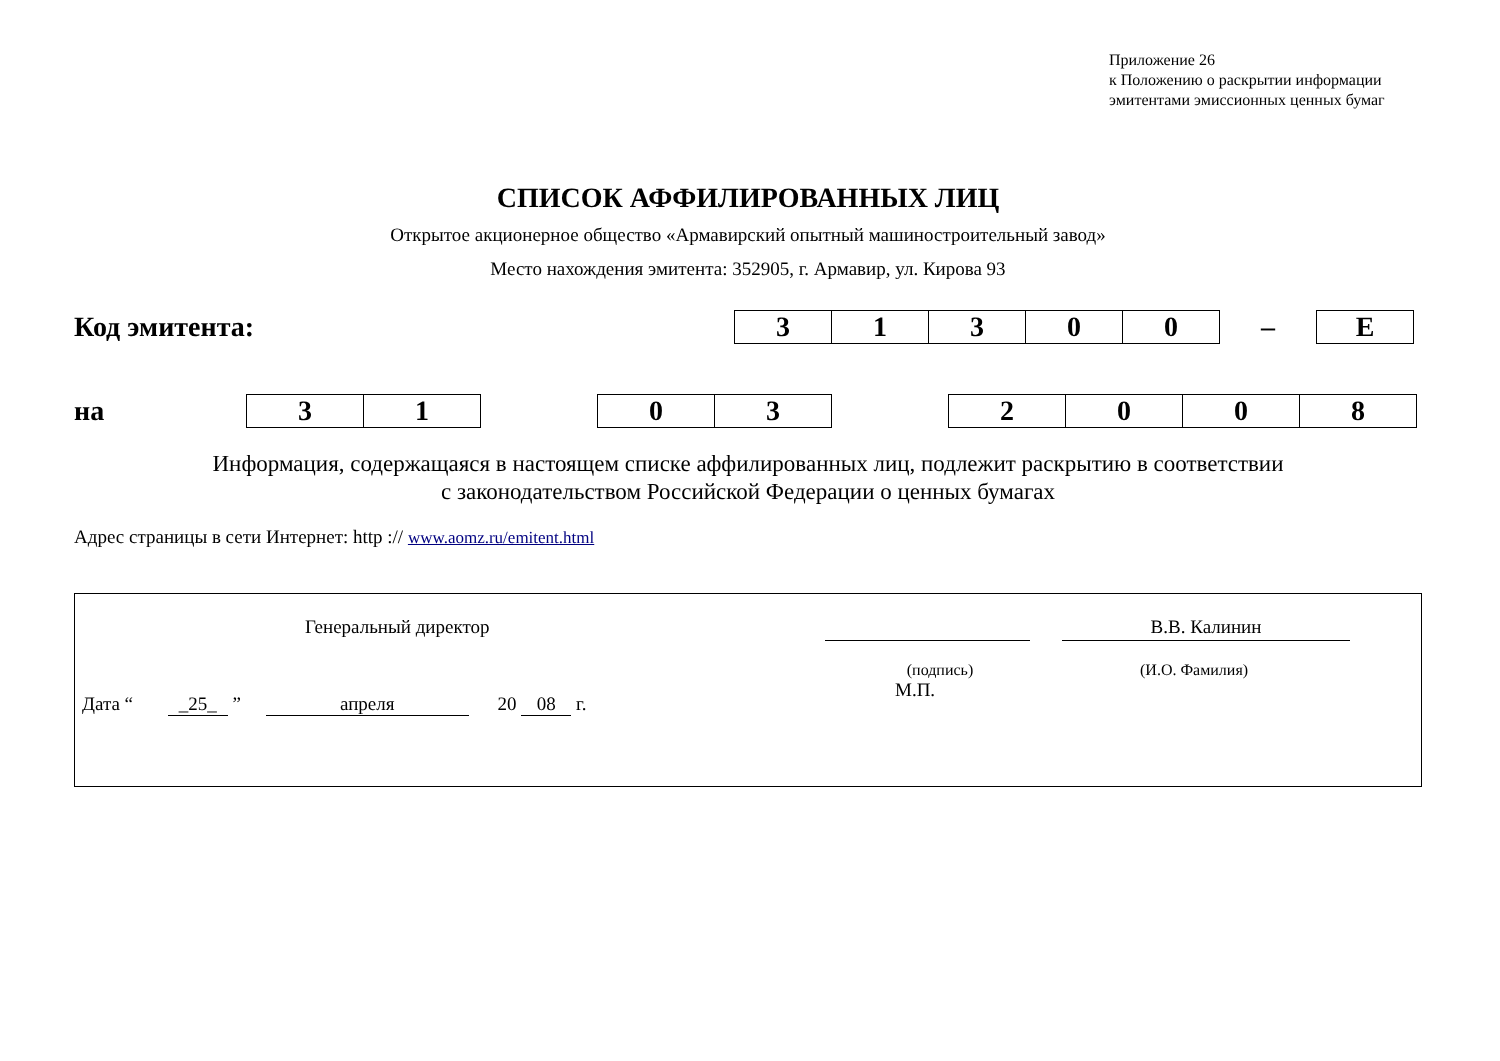Приложение 26
к Положению о раскрытии информации
эмитентами эмиссионных ценных бумаг
СПИСОК АФФИЛИРОВАННЫХ ЛИЦ
Открытое акционерное общество «Армавирский опытный машиностроительный завод»
Место нахождения эмитента: 352905, г. Армавир, ул. Кирова 93
Код эмитента:
| 3 | 1 | 3 | 0 | 0 | – | E |
на
| 3 | 1 | | 0 | 3 | | 2 | 0 | 0 | 8 |
Информация, содержащаяся в настоящем списке аффилированных лиц, подлежит раскрытию в соответствии
с законодательством Российской Федерации о ценных бумагах
Адрес страницы в сети Интернет: http :// www.aomz.ru/emitent.html
Генеральный директор В.В. Калинин
(подпись) (И.О. Фамилия)
М.П.
Дата “ _25_ ” апреля 20 08 г.